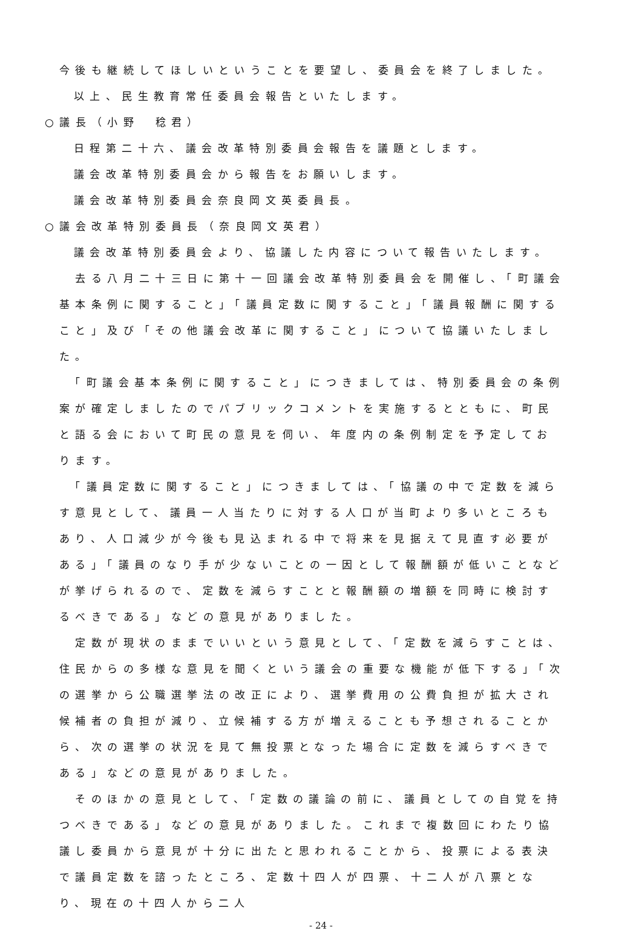今後も継続してほしいということを要望し、委員会を終了しました。
以上、民生教育常任委員会報告といたします。
○議長（小野　稔君）
日程第二十六、議会改革特別委員会報告を議題とします。
議会改革特別委員会から報告をお願いします。
議会改革特別委員会奈良岡文英委員長。
○議会改革特別委員長（奈良岡文英君）
議会改革特別委員会より、協議した内容について報告いたします。
　去る八月二十三日に第十一回議会改革特別委員会を開催し、「町議会基本条例に関すること」「議員定数に関すること」「議員報酬に関すること」及び「その他議会改革に関すること」について協議いたしました。
　「町議会基本条例に関すること」につきましては、特別委員会の条例案が確定しましたのでパブリックコメントを実施するとともに、町民と語る会において町民の意見を伺い、年度内の条例制定を予定しております。
　「議員定数に関すること」につきましては、「協議の中で定数を減らす意見として、議員一人当たりに対する人口が当町より多いところもあり、人口減少が今後も見込まれる中で将来を見据えて見直す必要がある」「議員のなり手が少ないことの一因として報酬額が低いことなどが挙げられるので、定数を減らすことと報酬額の増額を同時に検討するべきである」などの意見がありました。
　定数が現状のままでいいという意見として、「定数を減らすことは、住民からの多様な意見を聞くという議会の重要な機能が低下する」「次の選挙から公職選挙法の改正により、選挙費用の公費負担が拡大され候補者の負担が減り、立候補する方が増えることも予想されることから、次の選挙の状況を見て無投票となった場合に定数を減らすべきである」などの意見がありました。
　そのほかの意見として、「定数の議論の前に、議員としての自覚を持つべきである」などの意見がありました。これまで複数回にわたり協議し委員から意見が十分に出たと思われることから、投票による表決で議員定数を諮ったところ、定数十四人が四票、十二人が八票となり、現在の十四人から二人
- 24 -